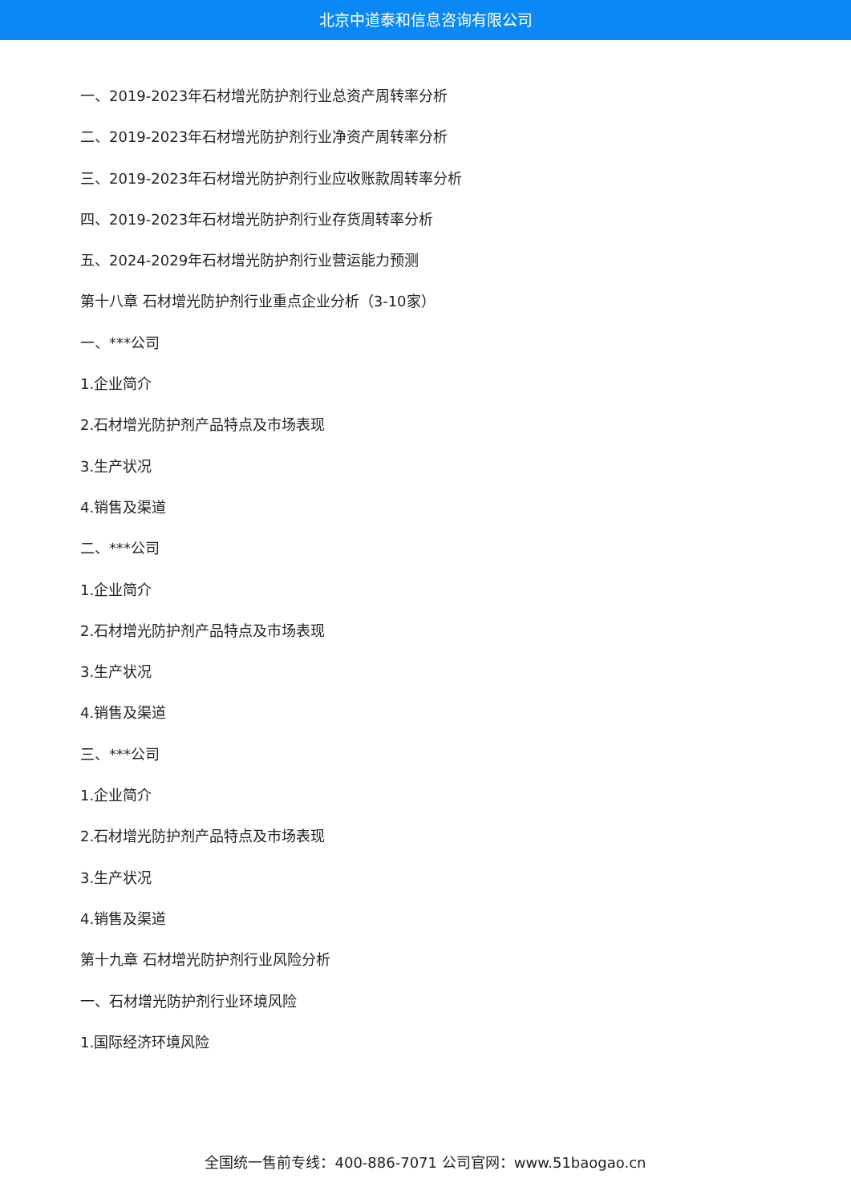北京中道泰和信息咨询有限公司
一、2019-2023年石材增光防护剂行业总资产周转率分析
二、2019-2023年石材增光防护剂行业净资产周转率分析
三、2019-2023年石材增光防护剂行业应收账款周转率分析
四、2019-2023年石材增光防护剂行业存货周转率分析
五、2024-2029年石材增光防护剂行业营运能力预测
第十八章 石材增光防护剂行业重点企业分析（3-10家）
一、***公司
1.企业简介
2.石材增光防护剂产品特点及市场表现
3.生产状况
4.销售及渠道
二、***公司
1.企业简介
2.石材增光防护剂产品特点及市场表现
3.生产状况
4.销售及渠道
三、***公司
1.企业简介
2.石材增光防护剂产品特点及市场表现
3.生产状况
4.销售及渠道
第十九章 石材增光防护剂行业风险分析
一、石材增光防护剂行业环境风险
1.国际经济环境风险
全国统一售前专线：400-886-7071 公司官网：www.51baogao.cn